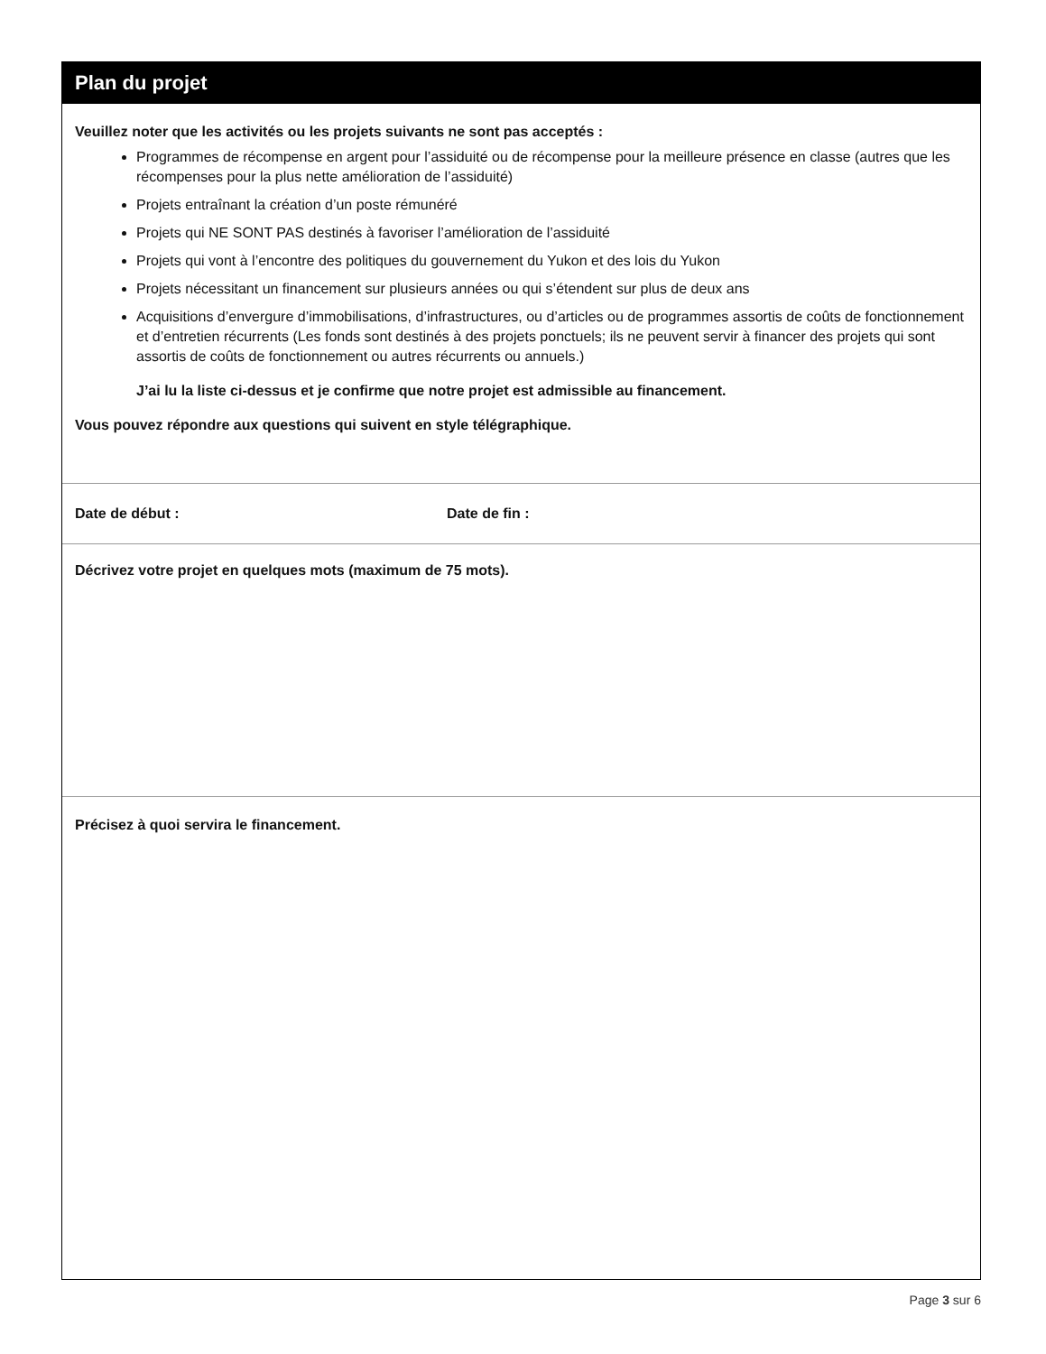Plan du projet
Veuillez noter que les activités ou les projets suivants ne sont pas acceptés :
Programmes de récompense en argent pour l’assiduité ou de récompense pour la meilleure présence en classe (autres que les récompenses pour la plus nette amélioration de l’assiduité)
Projets entraînant la création d’un poste rémunéré
Projets qui NE SONT PAS destinés à favoriser l’amélioration de l’assiduité
Projets qui vont à l’encontre des politiques du gouvernement du Yukon et des lois du Yukon
Projets nécessitant un financement sur plusieurs années ou qui s’étendent sur plus de deux ans
Acquisitions d’envergure d’immobilisations, d’infrastructures, ou d’articles ou de programmes assortis de coûts de fonctionnement et d’entretien récurrents (Les fonds sont destinés à des projets ponctuels; ils ne peuvent servir à financer des projets qui sont assortis de coûts de fonctionnement ou autres récurrents ou annuels.)
J’ai lu la liste ci-dessus et je confirme que notre projet est admissible au financement.
Vous pouvez répondre aux questions qui suivent en style télégraphique.
Date de début : Date de fin :
Décrivez votre projet en quelques mots (maximum de 75 mots).
Précisez à quoi servira le financement.
Page 3 sur 6